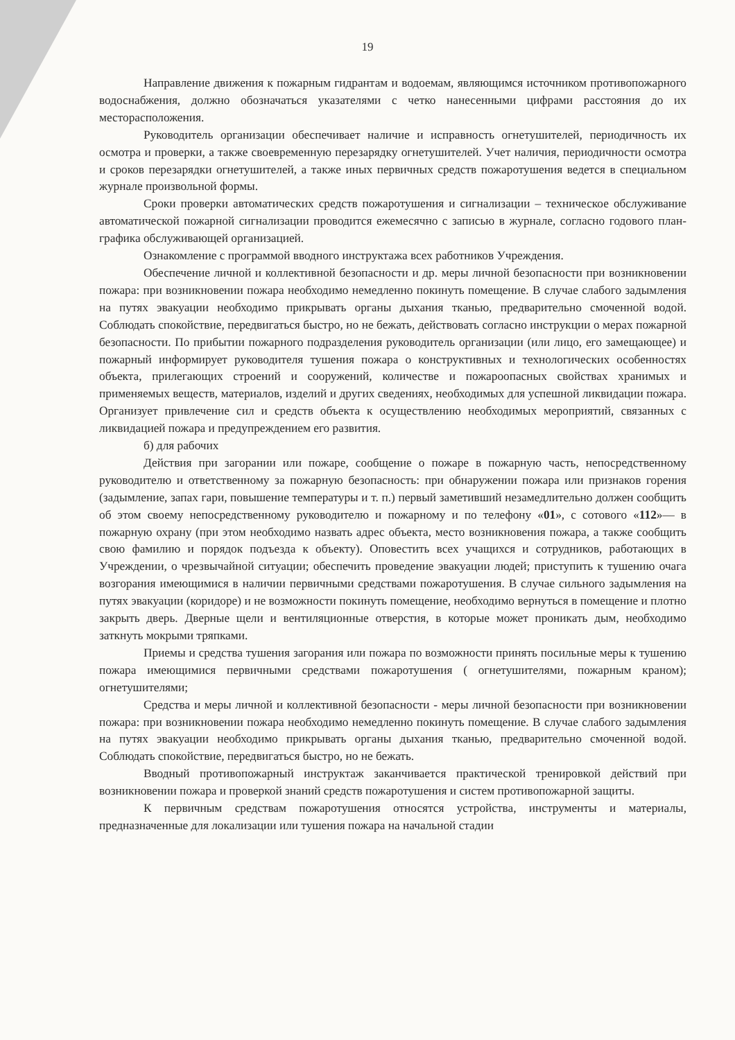19
Направление движения к пожарным гидрантам и водоемам, являющимся источником противопожарного водоснабжения, должно обозначаться указателями с четко нанесенными цифрами расстояния до их месторасположения.
Руководитель организации обеспечивает наличие и исправность огнетушителей, периодичность их осмотра и проверки, а также своевременную перезарядку огнетушителей. Учет наличия, периодичности осмотра и сроков перезарядки огнетушителей, а также иных первичных средств пожаротушения ведется в специальном журнале произвольной формы.
Сроки проверки автоматических средств пожаротушения и сигнализации – техническое обслуживание автоматической пожарной сигнализации проводится ежемесячно с записью в журнале, согласно годового план-графика обслуживающей организацией.
Ознакомление с программой вводного инструктажа всех работников Учреждения.
Обеспечение личной и коллективной безопасности и др. меры личной безопасности при возникновении пожара: при возникновении пожара необходимо немедленно покинуть помещение. В случае слабого задымления на путях эвакуации необходимо прикрывать органы дыхания тканью, предварительно смоченной водой. Соблюдать спокойствие, передвигаться быстро, но не бежать, действовать согласно инструкции о мерах пожарной безопасности. По прибытии пожарного подразделения руководитель организации (или лицо, его замещающее) и пожарный информирует руководителя тушения пожара о конструктивных и технологических особенностях объекта, прилегающих строений и сооружений, количестве и пожароопасных свойствах хранимых и применяемых веществ, материалов, изделий и других сведениях, необходимых для успешной ликвидации пожара. Организует привлечение сил и средств объекта к осуществлению необходимых мероприятий, связанных с ликвидацией пожара и предупреждением его развития.
б) для рабочих
Действия при загорании или пожаре, сообщение о пожаре в пожарную часть, непосредственному руководителю и ответственному за пожарную безопасность: при обнаружении пожара или признаков горения (задымление, запах гари, повышение температуры и т. п.) первый заметивший незамедлительно должен сообщить об этом своему непосредственному руководителю и пожарному и по телефону «01», с сотового «112»— в пожарную охрану (при этом необходимо назвать адрес объекта, место возникновения пожара, а также сообщить свою фамилию и порядок подъезда к объекту). Оповестить всех учащихся и сотрудников, работающих в Учреждении, о чрезвычайной ситуации; обеспечить проведение эвакуации людей; приступить к тушению очага возгорания имеющимися в наличии первичными средствами пожаротушения. В случае сильного задымления на путях эвакуации (коридоре) и не возможности покинуть помещение, необходимо вернуться в помещение и плотно закрыть дверь. Дверные щели и вентиляционные отверстия, в которые может проникать дым, необходимо заткнуть мокрыми тряпками.
Приемы и средства тушения загорания или пожара по возможности принять посильные меры к тушению пожара имеющимися первичными средствами пожаротушения ( огнетушителями, пожарным краном); огнетушителями;
Средства и меры личной и коллективной безопасности - меры личной безопасности при возникновении пожара: при возникновении пожара необходимо немедленно покинуть помещение. В случае слабого задымления на путях эвакуации необходимо прикрывать органы дыхания тканью, предварительно смоченной водой. Соблюдать спокойствие, передвигаться быстро, но не бежать.
Вводный противопожарный инструктаж заканчивается практической тренировкой действий при возникновении пожара и проверкой знаний средств пожаротушения и систем противопожарной защиты.
К первичным средствам пожаротушения относятся устройства, инструменты и материалы, предназначенные для локализации или тушения пожара на начальной стадии